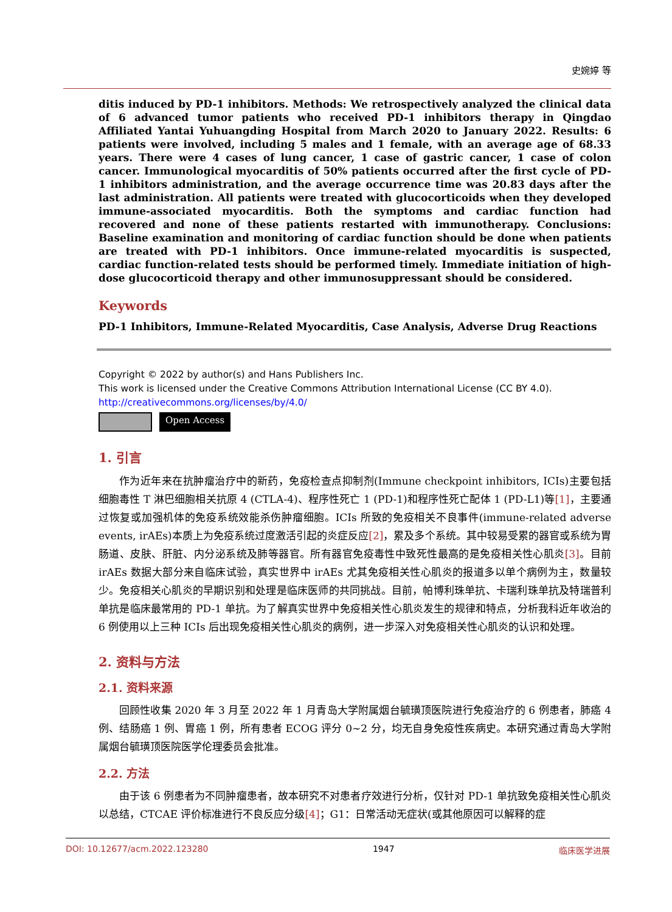史婉婷 等
ditis induced by PD-1 inhibitors. Methods: We retrospectively analyzed the clinical data of 6 advanced tumor patients who received PD-1 inhibitors therapy in Qingdao Affiliated Yantai Yuhuangding Hospital from March 2020 to January 2022. Results: 6 patients were involved, including 5 males and 1 female, with an average age of 68.33 years. There were 4 cases of lung cancer, 1 case of gastric cancer, 1 case of colon cancer. Immunological myocarditis of 50% patients occurred after the first cycle of PD-1 inhibitors administration, and the average occurrence time was 20.83 days after the last administration. All patients were treated with glucocorticoids when they developed immune-associated myocarditis. Both the symptoms and cardiac function had recovered and none of these patients restarted with immunotherapy. Conclusions: Baseline examination and monitoring of cardiac function should be done when patients are treated with PD-1 inhibitors. Once immune-related myocarditis is suspected, cardiac function-related tests should be performed timely. Immediate initiation of high-dose glucocorticoid therapy and other immunosuppressant should be considered.
Keywords
PD-1 Inhibitors, Immune-Related Myocarditis, Case Analysis, Adverse Drug Reactions
Copyright © 2022 by author(s) and Hans Publishers Inc.
This work is licensed under the Creative Commons Attribution International License (CC BY 4.0).
http://creativecommons.org/licenses/by/4.0/
Open Access
1. 引言
作为近年来在抗肿瘤治疗中的新药，免疫检查点抑制剂(Immune checkpoint inhibitors, ICIs)主要包括细胞毒性 T 淋巴细胞相关抗原 4 (CTLA-4)、程序性死亡 1 (PD-1)和程序性死亡配体 1 (PD-L1)等[1]，主要通过恢复或加强机体的免疫系统效能杀伤肿瘤细胞。ICIs 所致的免疫相关不良事件(immune-related adverse events, irAEs)本质上为免疫系统过度激活引起的炎症反应[2]，累及多个系统。其中较易受累的器官或系统为胃肠道、皮肤、肝脏、内分泌系统及肺等器官。所有器官免疫毒性中致死性最高的是免疫相关性心肌炎[3]。目前 irAEs 数据大部分来自临床试验，真实世界中 irAEs 尤其免疫相关性心肌炎的报道多以单个病例为主，数量较少。免疫相关心肌炎的早期识别和处理是临床医师的共同挑战。目前，帕博利珠单抗、卡瑞利珠单抗及特瑞普利单抗是临床最常用的 PD-1 单抗。为了解真实世界中免疫相关性心肌炎发生的规律和特点，分析我科近年收治的 6 例使用以上三种 ICIs 后出现免疫相关性心肌炎的病例，进一步深入对免疫相关性心肌炎的认识和处理。
2. 资料与方法
2.1. 资料来源
回顾性收集 2020 年 3 月至 2022 年 1 月青岛大学附属烟台毓璜顶医院进行免疫治疗的 6 例患者，肺癌 4 例、结肠癌 1 例、胃癌 1 例，所有患者 ECOG 评分 0~2 分，均无自身免疫性疾病史。本研究通过青岛大学附属烟台毓璜顶医院医学伦理委员会批准。
2.2. 方法
由于该 6 例患者为不同肿瘤患者，故本研究不对患者疗效进行分析，仅针对 PD-1 单抗致免疫相关性心肌炎以总结，CTCAE 评价标准进行不良反应分级[4]；G1：日常活动无症状(或其他原因可以解释的症
DOI: 10.12677/acm.2022.123280 1947 临床医学进展